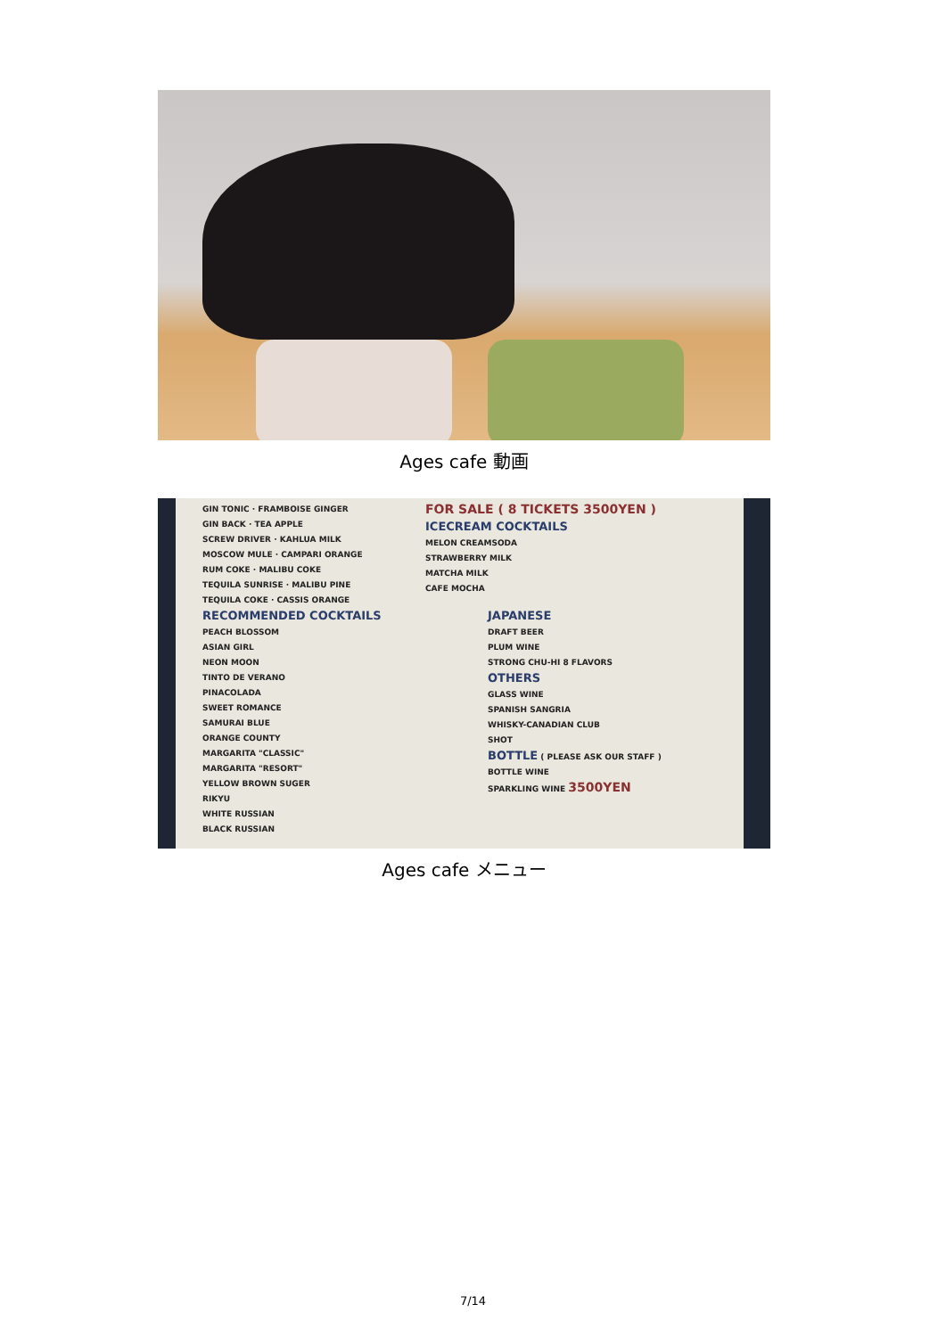Ages cafe 動画
GIN TONIC · FRAMBOISE GINGER
GIN BACK · TEA APPLE
SCREW DRIVER · KAHLUA MILK
MOSCOW MULE · CAMPARI ORANGE
RUM COKE · MALIBU COKE
TEQUILA SUNRISE · MALIBU PINE
TEQUILA COKE · CASSIS ORANGE
FOR SALE ( 8 TICKETS 3500YEN )
ICECREAM COCKTAILS
MELON CREAMSODA
STRAWBERRY MILK
MATCHA MILK
CAFE MOCHA
RECOMMENDED COCKTAILS
PEACH BLOSSOM
ASIAN GIRL
NEON MOON
TINTO DE VERANO
PINACOLADA
SWEET ROMANCE
SAMURAI BLUE
ORANGE COUNTY
MARGARITA "CLASSIC"
MARGARITA "RESORT"
YELLOW BROWN SUGER
RIKYU
WHITE RUSSIAN
BLACK RUSSIAN
JAPANESE
DRAFT BEER
PLUM WINE
STRONG CHU-HI 8 FLAVORS
OTHERS
GLASS WINE
SPANISH SANGRIA
WHISKY-CANADIAN CLUB
SHOT
BOTTLE ( PLEASE ASK OUR STAFF )
BOTTLE WINE
SPARKLING WINE 3500YEN
Ages cafe メニュー
7/14